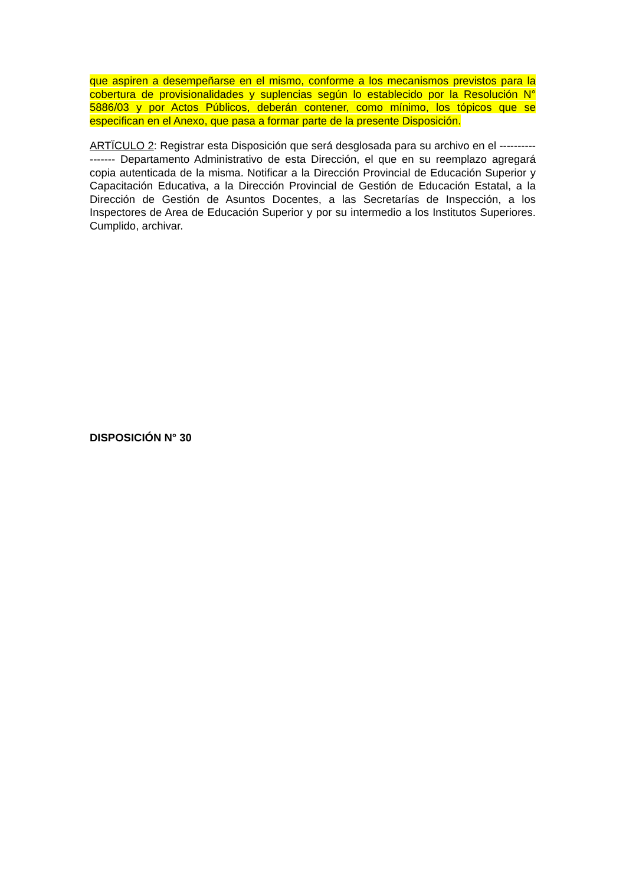que aspiren a desempeñarse en el mismo, conforme a los mecanismos previstos para la cobertura de provisionalidades y suplencias según lo establecido por la Resolución N° 5886/03 y por Actos Públicos, deberán contener, como mínimo, los tópicos que se especifican en el Anexo, que pasa a formar parte de la presente Disposición.
ARTÏCULO 2: Registrar esta Disposición que será desglosada para su archivo en el ----------------- Departamento Administrativo de esta Dirección, el que en su reemplazo agregará copia autenticada de la misma. Notificar a la Dirección Provincial de Educación Superior y Capacitación Educativa, a la Dirección Provincial de Gestión de Educación Estatal, a la Dirección de Gestión de Asuntos Docentes, a las Secretarías de Inspección, a los Inspectores de Area de Educación Superior y por su intermedio a los Institutos Superiores. Cumplido, archivar.
DISPOSICIÓN N° 30